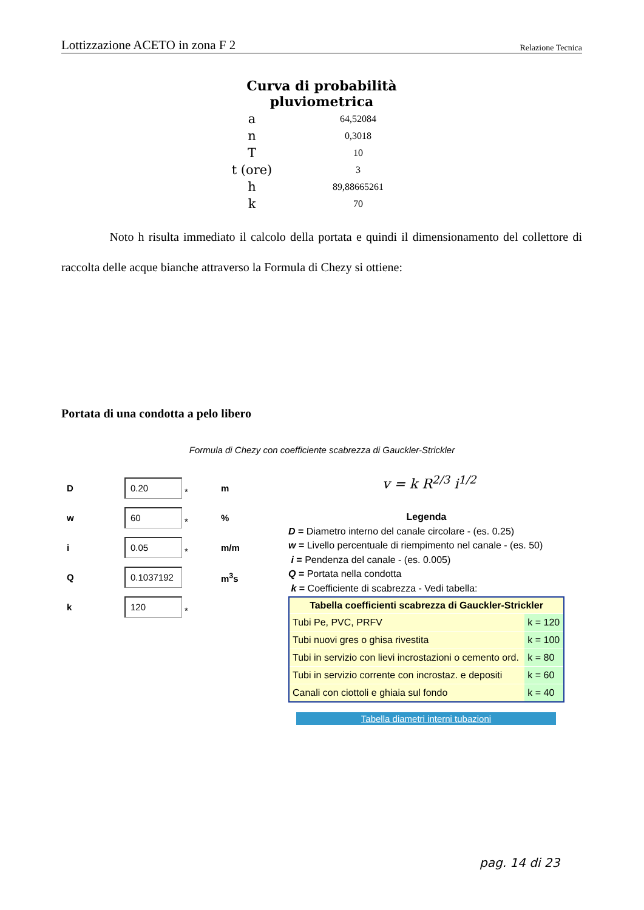Lottizzazione ACETO in zona F 2 Relazione Tecnica
Curva di probabilità pluviometrica
| a | 64,52084 |
| n | 0,3018 |
| T | 10 |
| t (ore) | 3 |
| h | 89,88665261 |
| k | 70 |
Noto h risulta immediato il calcolo della portata e quindi il dimensionamento del collettore di raccolta delle acque bianche attraverso la Formula di Chezy si ottiene:
Portata di una condotta a pelo libero
Formula di Chezy con coefficiente scabrezza di Gauckler-Strickler
D 0.20 * m
w 60 *%
i 0.05 * m/m
Q 0.1037192 m<sup>3</sup>s
k 120 *
v = k R<sup>2/3</sup> i<sup>1/2</sup>
Legenda
D = Diametro interno del canale circolare - (es. 0.25)
w = Livello percentuale di riempimento nel canale - (es. 50)
i = Pendenza del canale - (es. 0.005)
Q = Portata nella condotta
k = Coefficiente di scabrezza - Vedi tabella:
| Tabella coefficienti scabrezza di Gauckler-Strickler | |
| --- | --- |
| Tubi Pe, PVC, PRFV | k = 120 |
| Tubi nuovi gres o ghisa rivestita | k = 100 |
| Tubi in servizio con lievi incrostazioni o cemento ord. | k = 80 |
| Tubi in servizio corrente con incrostaz. e depositi | k = 60 |
| Canali con ciottoli e ghiaia sul fondo | k = 40 |
Tabella diametri interni tubazioni
pag. 14 di 23